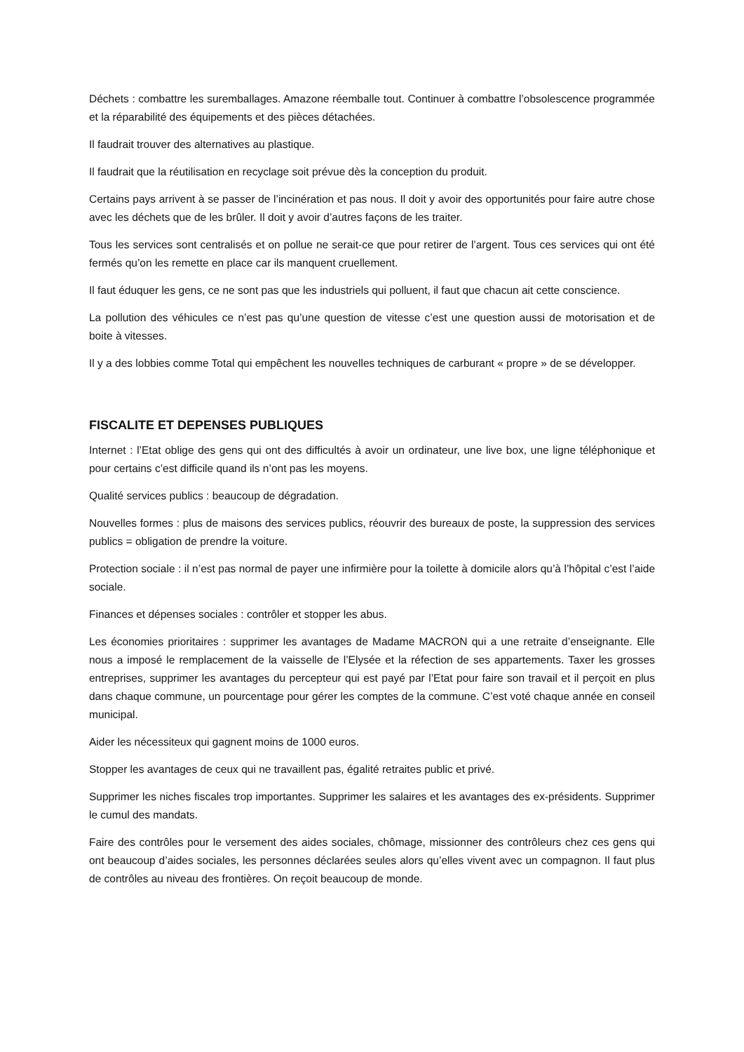Déchets : combattre les suremballages. Amazone réemballe tout. Continuer à combattre l’obsolescence programmée et la réparabilité des équipements et des pièces détachées.
Il faudrait trouver des alternatives au plastique.
Il faudrait que la réutilisation en recyclage soit prévue dès la conception du produit.
Certains pays arrivent à se passer de l’incinération et pas nous. Il doit y avoir des opportunités pour faire autre chose avec les déchets que de les brûler. Il doit y avoir d’autres façons de les traiter.
Tous les services sont centralisés et on pollue ne serait-ce que pour retirer de l’argent. Tous ces services qui ont été fermés qu’on les remette en place car ils manquent cruellement.
Il faut éduquer les gens, ce ne sont pas que les industriels qui polluent, il faut que chacun ait cette conscience.
La pollution des véhicules ce n’est pas qu’une question de vitesse c’est une question aussi de motorisation et de boite à vitesses.
Il y a des lobbies comme Total qui empêchent les nouvelles techniques de carburant « propre » de se développer.
FISCALITE ET DEPENSES PUBLIQUES
Internet : l’Etat oblige des gens qui ont des difficultés à avoir un ordinateur, une live box, une ligne téléphonique et pour certains c’est difficile quand ils n’ont pas les moyens.
Qualité services publics : beaucoup de dégradation.
Nouvelles formes : plus de maisons des services publics, réouvrir des bureaux de poste, la suppression des services publics = obligation de prendre la voiture.
Protection sociale : il n’est pas normal de payer une infirmière pour la toilette à domicile alors qu’à l’hôpital c’est l’aide sociale.
Finances et dépenses sociales : contrôler et stopper les abus.
Les économies prioritaires : supprimer les avantages de Madame MACRON qui a une retraite d’enseignante. Elle nous a imposé le remplacement de la vaisselle de l’Elysée et la réfection de ses appartements. Taxer les grosses entreprises, supprimer les avantages du percepteur qui est payé par l’Etat pour faire son travail et il perçoit en plus dans chaque commune, un pourcentage pour gérer les comptes de la commune. C’est voté chaque année en conseil municipal.
Aider les nécessiteux qui gagnent moins de 1000 euros.
Stopper les avantages de ceux qui ne travaillent pas, égalité retraites public et privé.
Supprimer les niches fiscales trop importantes. Supprimer les salaires et les avantages des ex-présidents. Supprimer le cumul des mandats.
Faire des contrôles pour le versement des aides sociales, chômage, missionner des contrôleurs chez ces gens qui ont beaucoup d’aides sociales, les personnes déclarées seules alors qu’elles vivent avec un compagnon. Il faut plus de contrôles au niveau des frontières. On reçoit beaucoup de monde.